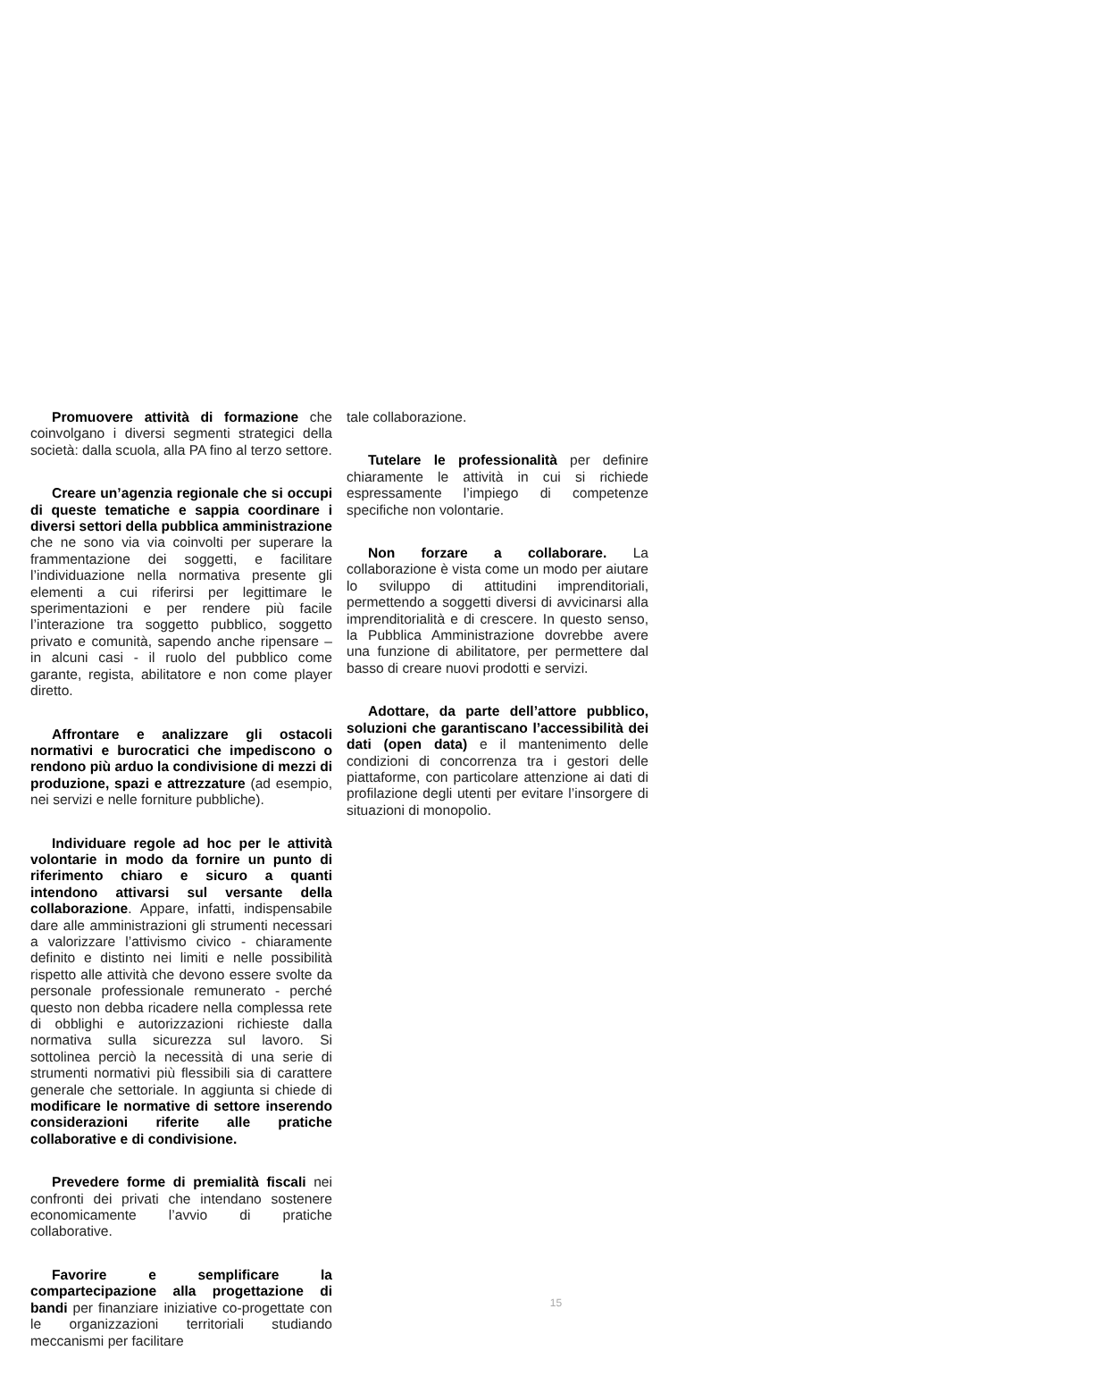Promuovere attività di formazione che coinvolgano i diversi segmenti strategici della società: dalla scuola, alla PA fino al terzo settore.
Creare un’agenzia regionale che si occupi di queste tematiche e sappia coordinare i diversi settori della pubblica amministrazione che ne sono via via coinvolti per superare la frammentazione dei soggetti, e facilitare l’individuazione nella normativa presente gli elementi a cui riferirsi per legittimare le sperimentazioni e per rendere più facile l’interazione tra soggetto pubblico, soggetto privato e comunità, sapendo anche ripensare – in alcuni casi - il ruolo del pubblico come garante, regista, abilitatore e non come player diretto.
Affrontare e analizzare gli ostacoli normativi e burocratici che impediscono o rendono più arduo la condivisione di mezzi di produzione, spazi e attrezzature (ad esempio, nei servizi e nelle forniture pubbliche).
Individuare regole ad hoc per le attività volontarie in modo da fornire un punto di riferimento chiaro e sicuro a quanti intendono attivarsi sul versante della collaborazione. Appare, infatti, indispensabile dare alle amministrazioni gli strumenti necessari a valorizzare l’attivismo civico - chiaramente definito e distinto nei limiti e nelle possibilità rispetto alle attività che devono essere svolte da personale professionale remunerato - perché questo non debba ricadere nella complessa rete di obblighi e autorizzazioni richieste dalla normativa sulla sicurezza sul lavoro. Si sottolinea perciò la necessità di una serie di strumenti normativi più flessibili sia di carattere generale che settoriale. In aggiunta si chiede di modificare le normative di settore inserendo considerazioni riferite alle pratiche collaborative e di condivisione.
Prevedere forme di premialità fiscali nei confronti dei privati che intendano sostenere economicamente l’avvio di pratiche collaborative.
Favorire e semplificare la compartecipazione alla progettazione di bandi per finanziare iniziative co-progettate con le organizzazioni territoriali studiando meccanismi per facilitare
tale collaborazione.
Tutelare le professionalità per definire chiaramente le attività in cui si richiede espressamente l’impiego di competenze specifiche non volontarie.
Non forzare a collaborare. La collaborazione è vista come un modo per aiutare lo sviluppo di attitudini imprenditoriali, permettendo a soggetti diversi di avvicinarsi alla imprenditorialità e di crescere. In questo senso, la Pubblica Amministrazione dovrebbe avere una funzione di abilitatore, per permettere dal basso di creare nuovi prodotti e servizi.
Adottare, da parte dell’attore pubblico, soluzioni che garantiscano l’accessibilità dei dati (open data) e il mantenimento delle condizioni di concorrenza tra i gestori delle piattaforme, con particolare attenzione ai dati di profilazione degli utenti per evitare l’insorgere di situazioni di monopolio.
15